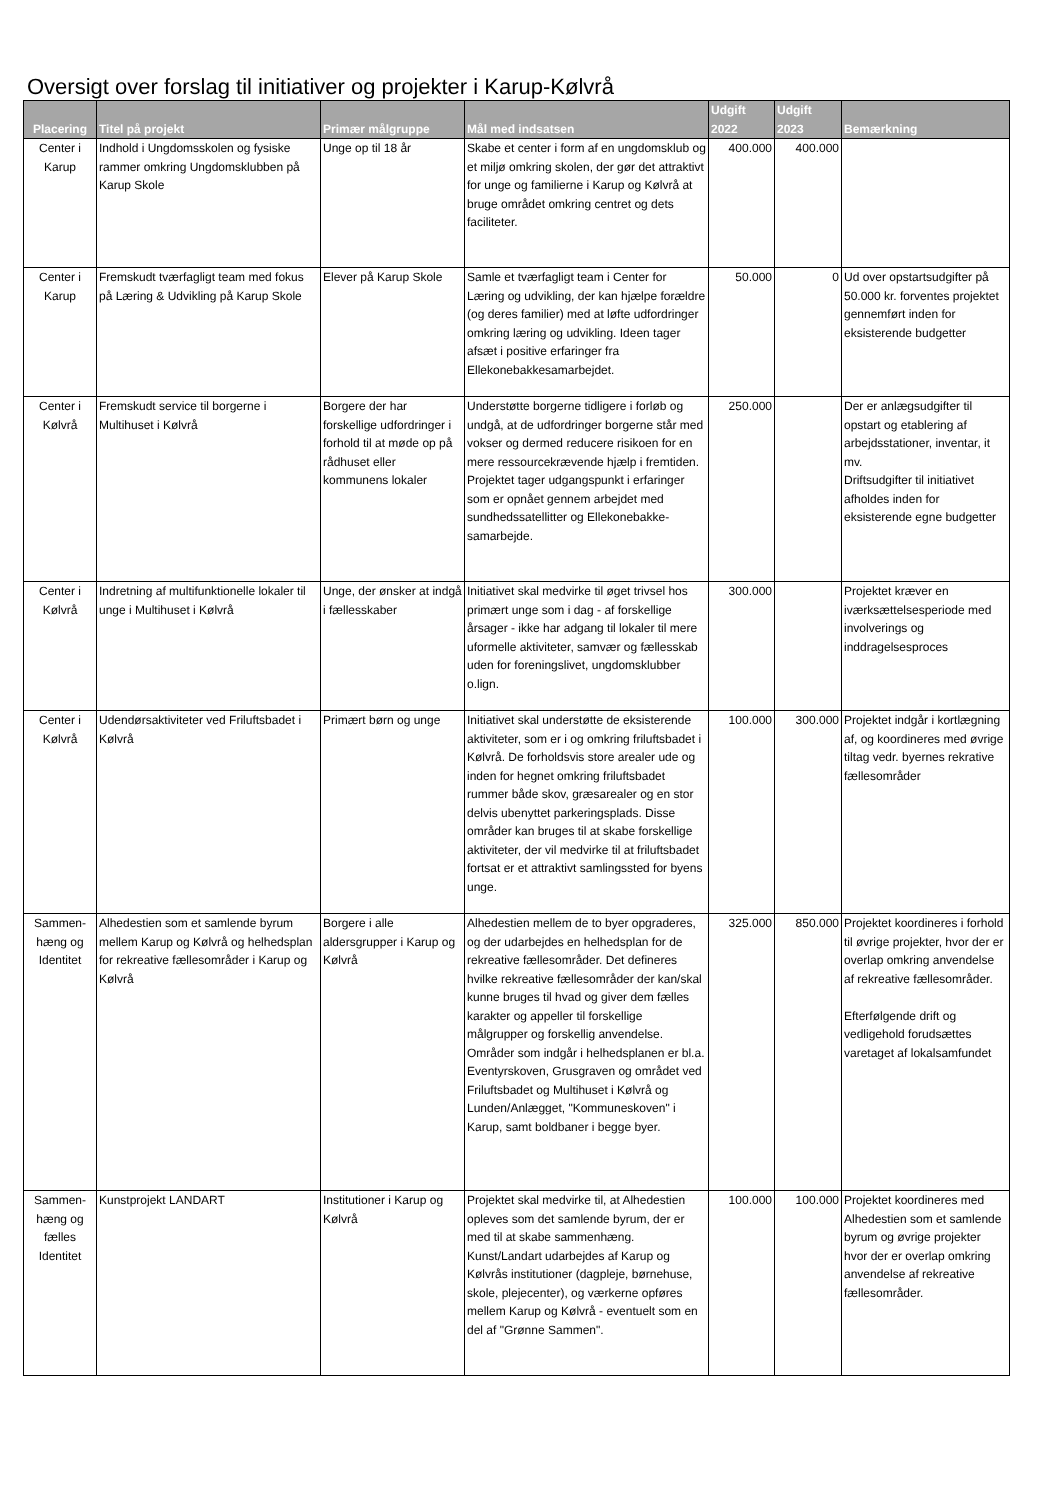Oversigt over forslag til initiativer og projekter i Karup-Kølvrå
| Placering | Titel på projekt | Primær målgruppe | Mål med indsatsen | Udgift 2022 | Udgift 2023 | Bemærkning |
| --- | --- | --- | --- | --- | --- | --- |
| Center i Karup | Indhold i Ungdomsskolen og fysiske rammer omkring Ungdomsklubben på Karup Skole | Unge op til 18 år | Skabe et center i form af en ungdomsklub og et miljø omkring skolen, der gør det attraktivt for unge og familierne i Karup og Kølvrå at bruge området omkring centret og dets faciliteter. | 400.000 | 400.000 | |
| Center i Karup | Fremskudt tværfagligt team med fokus på Læring & Udvikling på Karup Skole | Elever på Karup Skole | Samle et tværfagligt team i Center for Læring og udvikling, der kan hjælpe forældre (og deres familier) med at løfte udfordringer omkring læring og udvikling. Ideen tager afsæt i positive erfaringer fra Ellekonebakkesamarbejdet. | 50.000 | 0 | Ud over opstartsudgifter på 50.000 kr. forventes projektet gennemført inden for eksisterende budgetter |
| Center i Kølvrå | Fremskudt service til borgerne i Multihuset i Kølvrå | Borgere der har forskellige udfordringer i forhold til at møde op på rådhuset eller kommunens lokaler | Understøtte borgerne tidligere i forløb og undgå, at de udfordringer borgerne står med vokser og dermed reducere risikoen for en mere ressourcekrævende hjælp i fremtiden. Projektet tager udgangspunkt i erfaringer som er opnået gennem arbejdet med sundhedssatellitter og Ellekonebakke-samarbejde. | 250.000 | | Der er anlægsudgifter til opstart og etablering af arbejdsstationer, inventar, it mv. Driftsudgifter til initiativet afholdes inden for eksisterende egne budgetter |
| Center i Kølvrå | Indretning af multifunktionelle lokaler til unge i Multihuset i Kølvrå | Unge, der ønsker at indgå i fællesskaber | Initiativet skal medvirke til øget trivsel hos primært unge som i dag - af forskellige årsager - ikke har adgang til lokaler til mere uformelle aktiviteter, samvær og fællesskab uden for foreningslivet, ungdomsklubber o.lign. | 300.000 | | Projektet kræver en iværksættelsesperiode med involverings og inddragelsesproces |
| Center i Kølvrå | Udendørsaktiviteter ved Friluftsbadet i Kølvrå | Primært børn og unge | Initiativet skal understøtte de eksisterende aktiviteter, som er i og omkring friluftsbadet i Kølvrå. De forholdsvis store arealer ude og inden for hegnet omkring friluftsbadet rummer både skov, græsarealer og en stor delvis ubenyttet parkeringsplads. Disse områder kan bruges til at skabe forskellige aktiviteter, der vil medvirke til at friluftsbadet fortsat er et attraktivt samlingssted for byens unge. | 100.000 | 300.000 | Projektet indgår i kortlægning af, og koordineres med øvrige tiltag vedr. byernes rekrative fællesområder |
| Sammen-hæng og Identitet | Alhedestien som et samlende byrum mellem Karup og Kølvrå og helhedsplan for rekreative fællesområder i Karup og Kølvrå | Borgere i alle aldersgrupper i Karup og Kølvrå | Alhedestien mellem de to byer opgraderes, og der udarbejdes en helhedsplan for de rekreative fællesområder. Det defineres hvilke rekreative fællesområder der kan/skal kunne bruges til hvad og giver dem fælles karakter og appeller til forskellige målgrupper og forskellig anvendelse. Områder som indgår i helhedsplanen er bl.a. Eventyrskoven, Grusgraven og området ved Friluftsbadet og Multihuset i Kølvrå og Lunden/Anlægget, "Kommuneskoven" i Karup, samt boldbaner i begge byer. | 325.000 | 850.000 | Projektet koordineres i forhold til øvrige projekter, hvor der er overlap omkring anvendelse af rekreative fællesområder. Efterfølgende drift og vedligehold forudsættes varetaget af lokalsamfundet |
| Sammen-hæng og fælles Identitet | Kunstprojekt LANDART | Institutioner i Karup og Kølvrå | Projektet skal medvirke til, at Alhedestien opleves som det samlende byrum, der er med til at skabe sammenhæng. Kunst/Landart udarbejdes af Karup og Kølvrås institutioner (dagpleje, børnehuse, skole, plejecenter), og værkerne opføres mellem Karup og Kølvrå - eventuelt som en del af "Grønne Sammen". | 100.000 | 100.000 | Projektet koordineres med Alhedestien som et samlende byrum og øvrige projekter hvor der er overlap omkring anvendelse af rekreative fællesområder. |